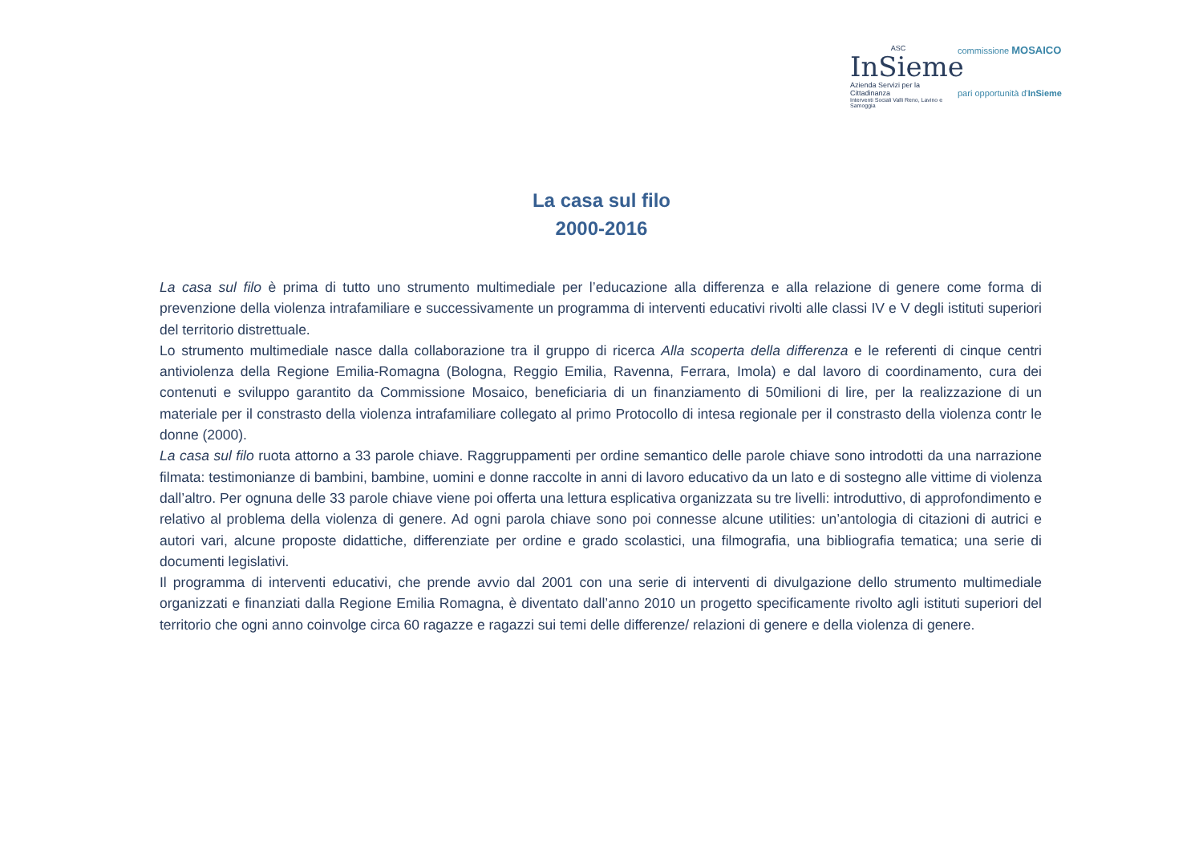ASC
InSieme
Azienda Servizi per la Cittadinanza
Interventi Sociali Valli Reno, Lavino e Samoggia
commissione MOSAICO
pari opportunità d'InSieme
La casa sul filo
2000-2016
La casa sul filo è prima di tutto uno strumento multimediale per l’educazione alla differenza e alla relazione di genere come forma di prevenzione della violenza intrafamiliare e successivamente un programma di interventi educativi rivolti alle classi IV e V degli istituti superiori del territorio distrettuale.
Lo strumento multimediale nasce dalla collaborazione tra il gruppo di ricerca Alla scoperta della differenza e le referenti di cinque centri antiviolenza della Regione Emilia-Romagna (Bologna, Reggio Emilia, Ravenna, Ferrara, Imola) e dal lavoro di coordinamento, cura dei contenuti e sviluppo garantito da Commissione Mosaico, beneficiaria di un finanziamento di 50milioni di lire, per la realizzazione di un materiale per il constrasto della violenza intrafamiliare collegato al primo Protocollo di intesa regionale per il constrasto della violenza contr le donne (2000).
La casa sul filo ruota attorno a 33 parole chiave. Raggruppamenti per ordine semantico delle parole chiave sono introdotti da una narrazione filmata: testimonianze di bambini, bambine, uomini e donne raccolte in anni di lavoro educativo da un lato e di sostegno alle vittime di violenza dall’altro. Per ognuna delle 33 parole chiave viene poi offerta una lettura esplicativa organizzata su tre livelli: introduttivo, di approfondimento e relativo al problema della violenza di genere. Ad ogni parola chiave sono poi connesse alcune utilities: un’antologia di citazioni di autrici e autori vari, alcune proposte didattiche, differenziate per ordine e grado scolastici, una filmografia, una bibliografia tematica; una serie di documenti legislativi.
Il programma di interventi educativi, che prende avvio dal 2001 con una serie di interventi di divulgazione dello strumento multimediale organizzati e finanziati dalla Regione Emilia Romagna, è diventato dall’anno 2010 un progetto specificamente rivolto agli istituti superiori del territorio che ogni anno coinvolge circa 60 ragazze e ragazzi sui temi delle differenze/ relazioni di genere e della violenza di genere.